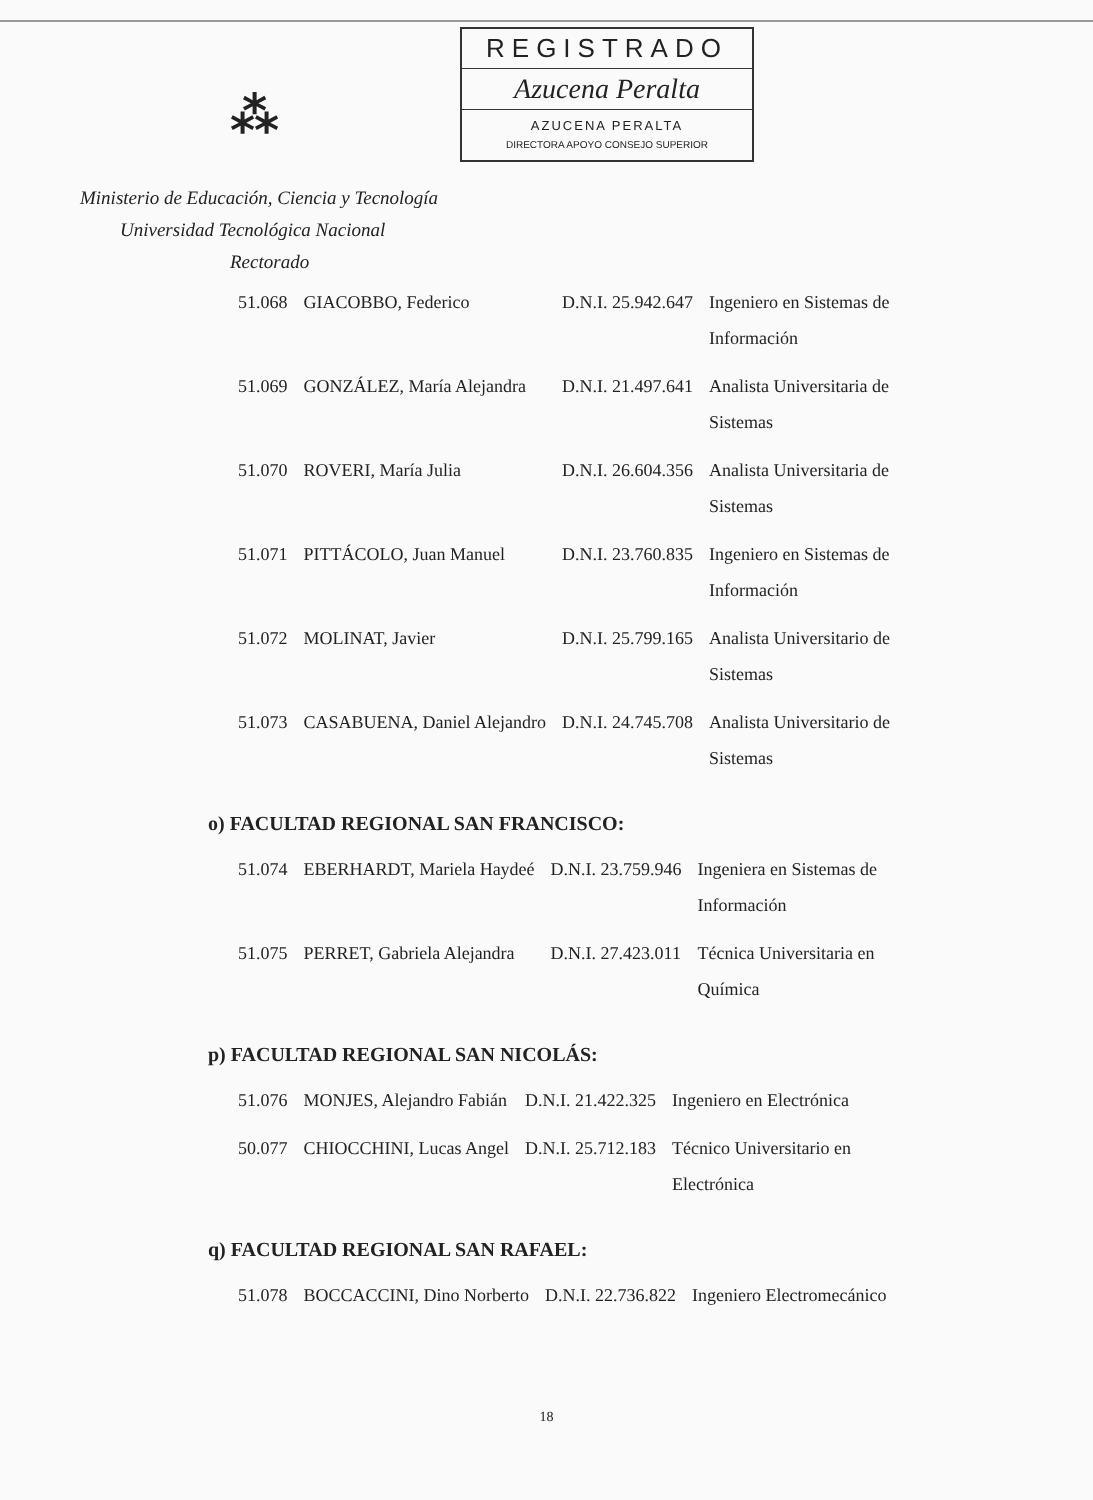⁂
REGISTRADO
Azucena Peralta
AZUCENA PERALTA
DIRECTORA APOYO CONSEJO SUPERIOR
Ministerio de Educación, Ciencia y Tecnología
Universidad Tecnológica Nacional
Rectorado
| 51.068 | GIACOBBO, Federico | D.N.I. 25.942.647 | Ingeniero en Sistemas de Información |
| 51.069 | GONZÁLEZ, María Alejandra | D.N.I. 21.497.641 | Analista Universitaria de Sistemas |
| 51.070 | ROVERI, María Julia | D.N.I. 26.604.356 | Analista Universitaria de Sistemas |
| 51.071 | PITTÁCOLO, Juan Manuel | D.N.I. 23.760.835 | Ingeniero en Sistemas de Información |
| 51.072 | MOLINAT, Javier | D.N.I. 25.799.165 | Analista Universitario de Sistemas |
| 51.073 | CASABUENA, Daniel Alejandro | D.N.I. 24.745.708 | Analista Universitario de Sistemas |
o) FACULTAD REGIONAL SAN FRANCISCO:
| 51.074 | EBERHARDT, Mariela Haydeé | D.N.I. 23.759.946 | Ingeniera en Sistemas de Información |
| 51.075 | PERRET, Gabriela Alejandra | D.N.I. 27.423.011 | Técnica Universitaria en Química |
p) FACULTAD REGIONAL SAN NICOLÁS:
| 51.076 | MONJES, Alejandro Fabián | D.N.I. 21.422.325 | Ingeniero en Electrónica |
| 50.077 | CHIOCCHINI, Lucas Angel | D.N.I. 25.712.183 | Técnico Universitario en Electrónica |
q) FACULTAD REGIONAL SAN RAFAEL:
| 51.078 | BOCCACCINI, Dino Norberto | D.N.I. 22.736.822 | Ingeniero Electromecánico |
18